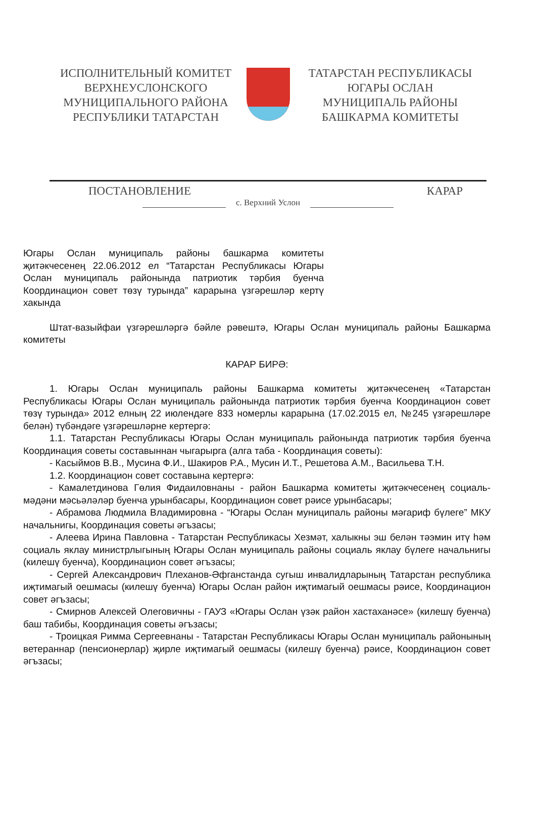ИСПОЛНИТЕЛЬНЫЙ КОМИТЕТ
ВЕРХНЕУСЛОНСКОГО
МУНИЦИПАЛЬНОГО РАЙОНА
РЕСПУБЛИКИ ТАТАРСТАН
ТАТАРСТАН РЕСПУБЛИКАСЫ
ЮГАРЫ ОСЛАН
МУНИЦИПАЛЬ РАЙОНЫ
БАШКАРМА КОМИТЕТЫ
ПОСТАНОВЛЕНИЕ КАРАР
с. Верхний Услон
Югары Ослан муниципаль районы башкарма комитеты җитәкчесенең 22.06.2012 ел “Татарстан Республикасы Югары Ослан муниципаль районында патриотик тәрбия буенча Координацион совет төзү турында” карарына үзгәрешләр кертү хакында
Штат-вазыйфаи үзгәрешләргә бәйле рәвештә, Югары Ослан муниципаль районы Башкарма комитеты
КАРАР БИРӘ:
1. Югары Ослан муниципаль районы Башкарма комитеты җитәкчесенең «Татарстан Республикасы Югары Ослан муниципаль районында патриотик тәрбия буенча Координацион совет төзү турында» 2012 елның 22 июлендәге 833 номерлы карарына (17.02.2015 ел, №245 үзгәрешләре белән) түбәндәге үзгәрешләрне кертергә:
1.1. Татарстан Республикасы Югары Ослан муниципаль районында патриотик тәрбия буенча Координация советы составыннан чыгарырга (алга таба - Координация советы):
- Касыймов В.В., Мусина Ф.И., Шакиров Р.А., Мусин И.Т., Решетова А.М., Васильева Т.Н.
1.2. Координацион совет составына кертергә:
- Камалетдинова Гөлия Фидаиловнаны - район Башкарма комитеты җитәкчесенең социаль-мәдәни мәсьәләләр буенча урынбасары, Координацион совет рәисе урынбасары;
- Абрамова Людмила Владимировна - “Югары Ослан муниципаль районы мәгариф бүлеге” МКУ начальнигы, Координация советы әгъзасы;
- Алеева Ирина Павловна - Татарстан Республикасы Хезмәт, халыкны эш белән тәэмин итү һәм социаль яклау министрлыгының Югары Ослан муниципаль районы социаль яклау бүлеге начальнигы (килешү буенча), Координацион совет әгъзасы;
- Сергей Александрович Плеханов-Әфганстанда сугыш инвалидларының Татарстан республика иҗтимагый оешмасы (килешү буенча) Югары Ослан район иҗтимагый оешмасы рәисе, Координацион совет әгъзасы;
- Смирнов Алексей Олеговичны - ГАУЗ «Югары Ослан үзәк район хастаханәсе» (килешү буенча) баш табибы, Координация советы әгъзасы;
- Троицкая Римма Сергеевнаны - Татарстан Республикасы Югары Ослан муниципаль районының ветераннар (пенсионерлар) җирле иҗтимагый оешмасы (килешү буенча) рәисе, Координацион совет әгъзасы;